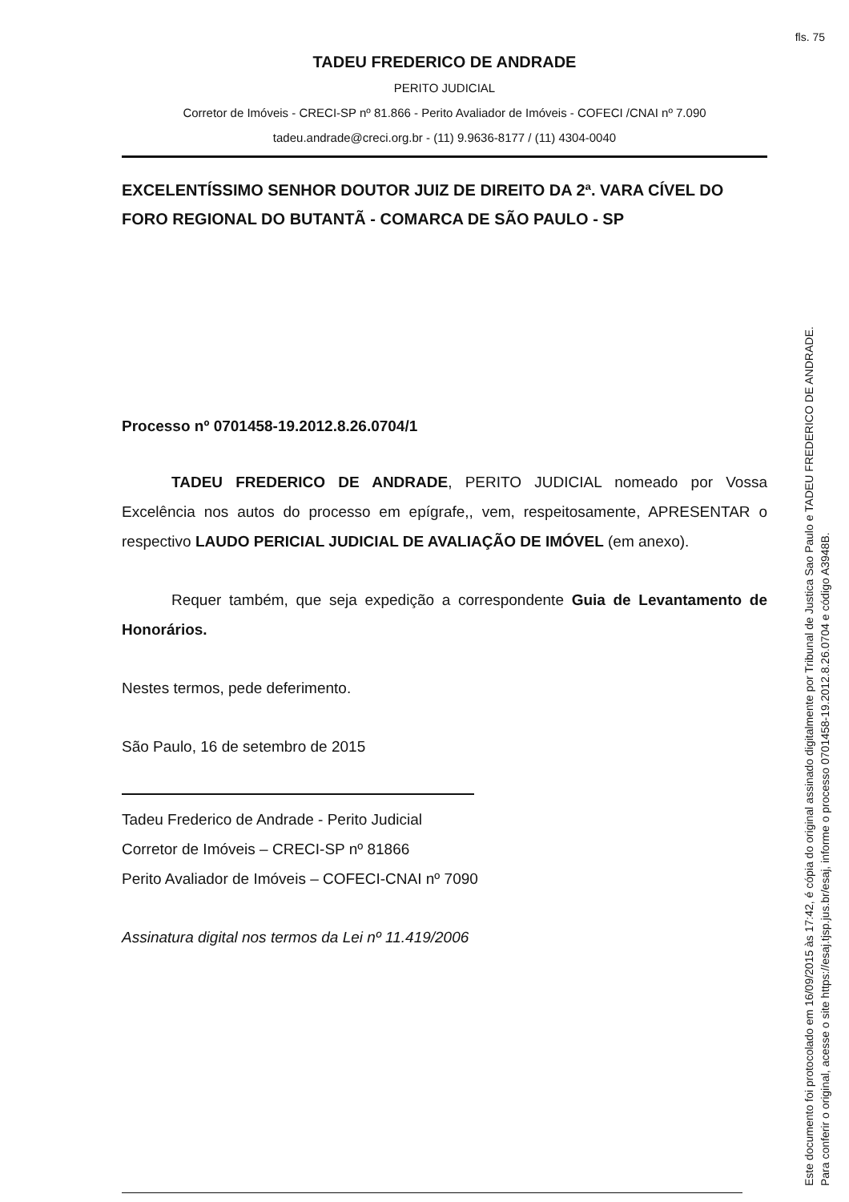fls. 75
TADEU FREDERICO DE ANDRADE
PERITO JUDICIAL
Corretor de Imóveis - CRECI-SP nº 81.866 - Perito Avaliador de Imóveis - COFECI /CNAI nº 7.090
tadeu.andrade@creci.org.br - (11) 9.9636-8177 / (11) 4304-0040
EXCELENTÍSSIMO SENHOR DOUTOR JUIZ DE DIREITO DA 2ª. VARA CÍVEL DO FORO REGIONAL DO BUTANTÃ - COMARCA DE SÃO PAULO - SP
Processo nº 0701458-19.2012.8.26.0704/1
TADEU FREDERICO DE ANDRADE, PERITO JUDICIAL nomeado por Vossa Excelência nos autos do processo em epígrafe,, vem, respeitosamente, APRESENTAR o respectivo LAUDO PERICIAL JUDICIAL DE AVALIAÇÃO DE IMÓVEL (em anexo).
Requer também, que seja expedição a correspondente Guia de Levantamento de Honorários.
Nestes termos, pede deferimento.
São Paulo, 16 de setembro de 2015
Tadeu Frederico de Andrade - Perito Judicial
Corretor de Imóveis – CRECI-SP nº 81866
Perito Avaliador de Imóveis – COFECI-CNAI nº 7090
Assinatura digital nos termos da Lei nº 11.419/2006
Este documento foi protocolado em 16/09/2015 às 17:42, é cópia do original assinado digitalmente por Tribunal de Justica Sao Paulo e TADEU FREDERICO DE ANDRADE.
Para conferir o original, acesse o site https://esaj.tjsp.jus.br/esaj, informe o processo 0701458-19.2012.8.26.0704 e código A3948B.